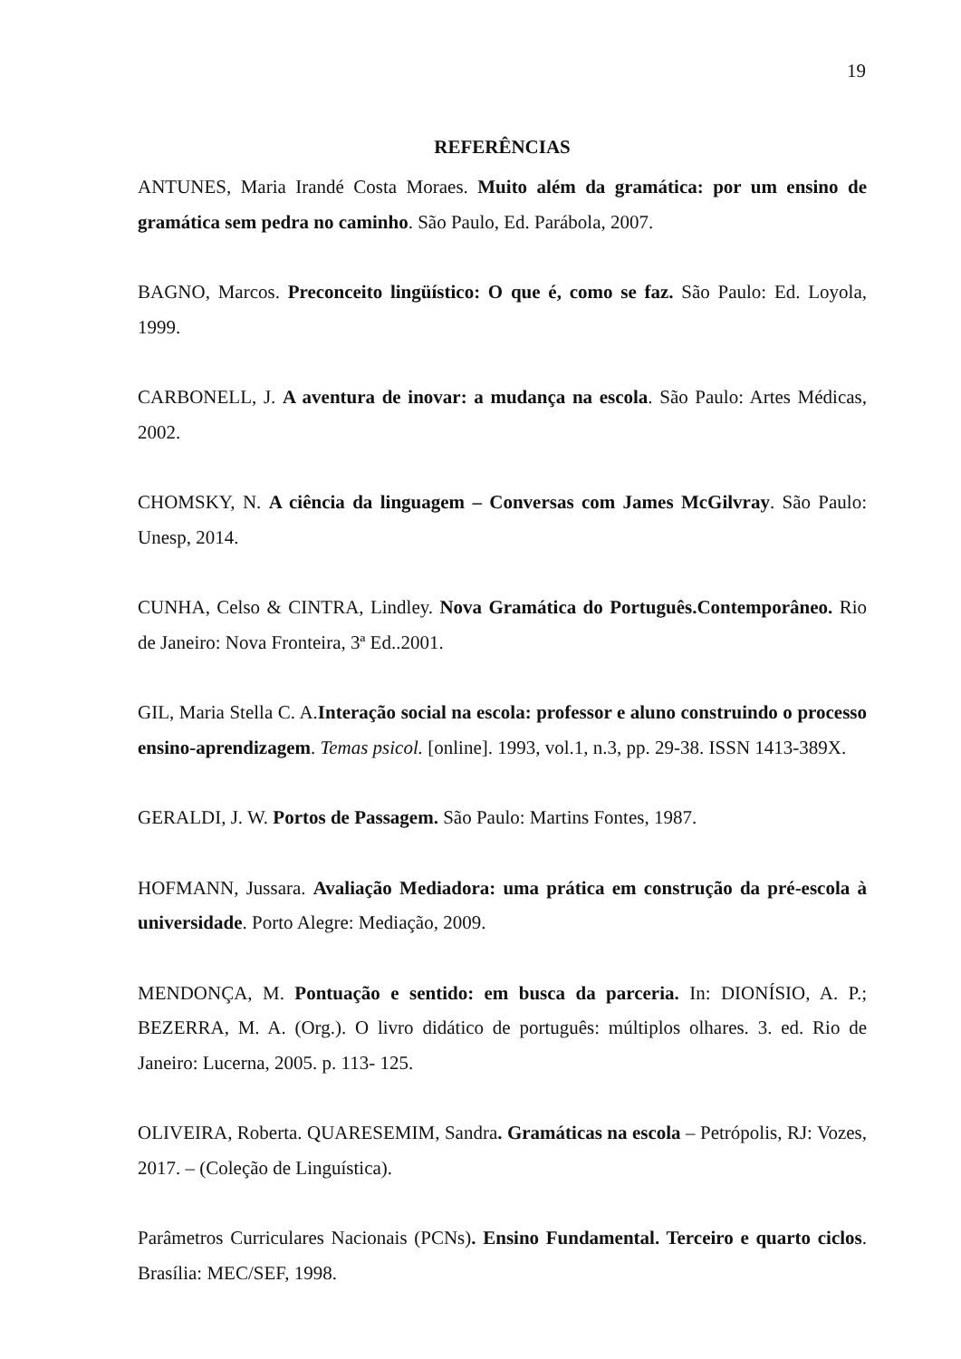19
REFERÊNCIAS
ANTUNES, Maria Irandé Costa Moraes. Muito além da gramática: por um ensino de gramática sem pedra no caminho. São Paulo, Ed. Parábola, 2007.
BAGNO, Marcos. Preconceito lingüístico: O que é, como se faz. São Paulo: Ed. Loyola, 1999.
CARBONELL, J. A aventura de inovar: a mudança na escola. São Paulo: Artes Médicas, 2002.
CHOMSKY, N. A ciência da linguagem – Conversas com James McGilvray. São Paulo: Unesp, 2014.
CUNHA, Celso & CINTRA, Lindley. Nova Gramática do Português.Contemporâneo. Rio de Janeiro: Nova Fronteira, 3ª Ed..2001.
GIL, Maria Stella C. A.Interação social na escola: professor e aluno construindo o processo ensino-aprendizagem. Temas psicol. [online]. 1993, vol.1, n.3, pp. 29-38. ISSN 1413-389X.
GERALDI, J. W. Portos de Passagem. São Paulo: Martins Fontes, 1987.
HOFMANN, Jussara. Avaliação Mediadora: uma prática em construção da pré-escola à universidade. Porto Alegre: Mediação, 2009.
MENDONÇA, M. Pontuação e sentido: em busca da parceria. In: DIONÍSIO, A. P.; BEZERRA, M. A. (Org.). O livro didático de português: múltiplos olhares. 3. ed. Rio de Janeiro: Lucerna, 2005. p. 113- 125.
OLIVEIRA, Roberta. QUARESEMIM, Sandra. Gramáticas na escola – Petrópolis, RJ: Vozes, 2017. – (Coleção de Linguística).
Parâmetros Curriculares Nacionais (PCNs). Ensino Fundamental. Terceiro e quarto ciclos. Brasília: MEC/SEF, 1998.